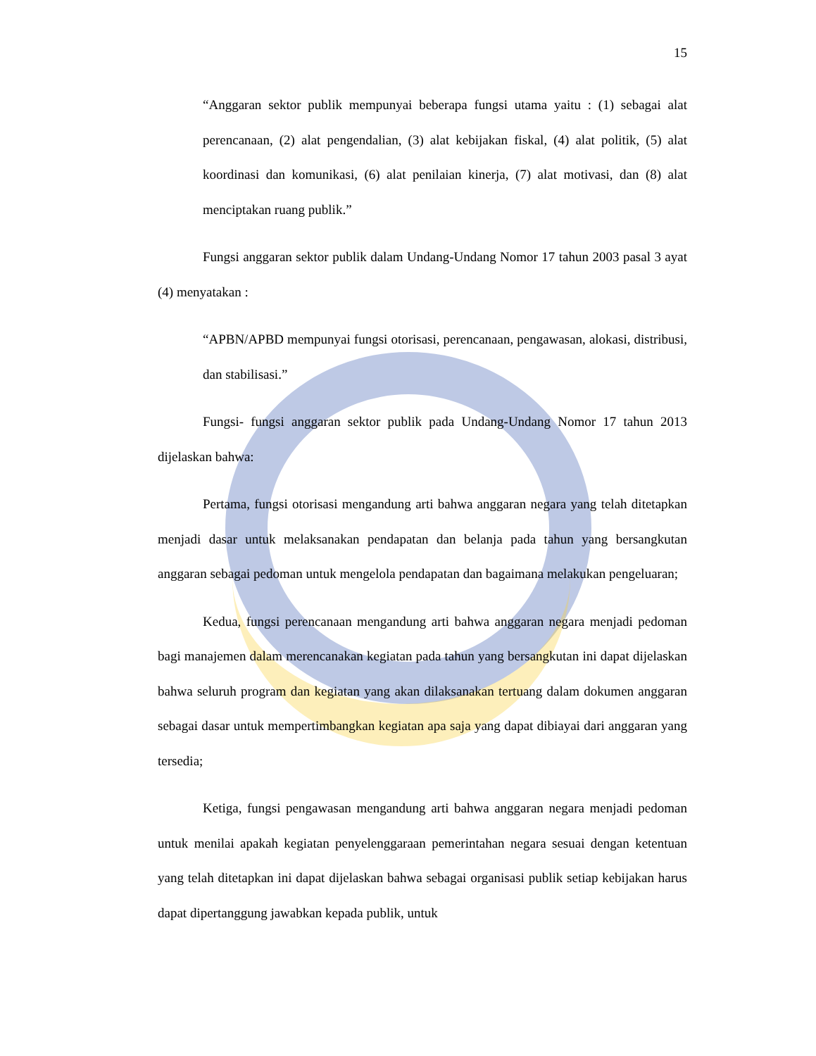15
“Anggaran sektor publik mempunyai beberapa fungsi utama yaitu : (1) sebagai alat perencanaan, (2) alat pengendalian, (3) alat kebijakan fiskal, (4) alat politik, (5) alat koordinasi dan komunikasi, (6) alat penilaian kinerja, (7) alat motivasi, dan (8) alat menciptakan ruang publik.”
Fungsi anggaran sektor publik dalam Undang-Undang Nomor 17 tahun 2003 pasal 3 ayat (4) menyatakan :
“APBN/APBD mempunyai fungsi otorisasi, perencanaan, pengawasan, alokasi, distribusi, dan stabilisasi.”
Fungsi- fungsi anggaran sektor publik pada Undang-Undang Nomor 17 tahun 2013 dijelaskan bahwa:
Pertama, fungsi otorisasi mengandung arti bahwa anggaran negara yang telah ditetapkan menjadi dasar untuk melaksanakan pendapatan dan belanja pada tahun yang bersangkutan anggaran sebagai pedoman untuk mengelola pendapatan dan bagaimana melakukan pengeluaran;
Kedua, fungsi perencanaan mengandung arti bahwa anggaran negara menjadi pedoman bagi manajemen dalam merencanakan kegiatan pada tahun yang bersangkutan ini dapat dijelaskan bahwa seluruh program dan kegiatan yang akan dilaksanakan tertuang dalam dokumen anggaran sebagai dasar untuk mempertimbangkan kegiatan apa saja yang dapat dibiayai dari anggaran yang tersedia;
Ketiga, fungsi pengawasan mengandung arti bahwa anggaran negara menjadi pedoman untuk menilai apakah kegiatan penyelenggaraan pemerintahan negara sesuai dengan ketentuan yang telah ditetapkan ini dapat dijelaskan bahwa sebagai organisasi publik setiap kebijakan harus dapat dipertanggung jawabkan kepada publik, untuk